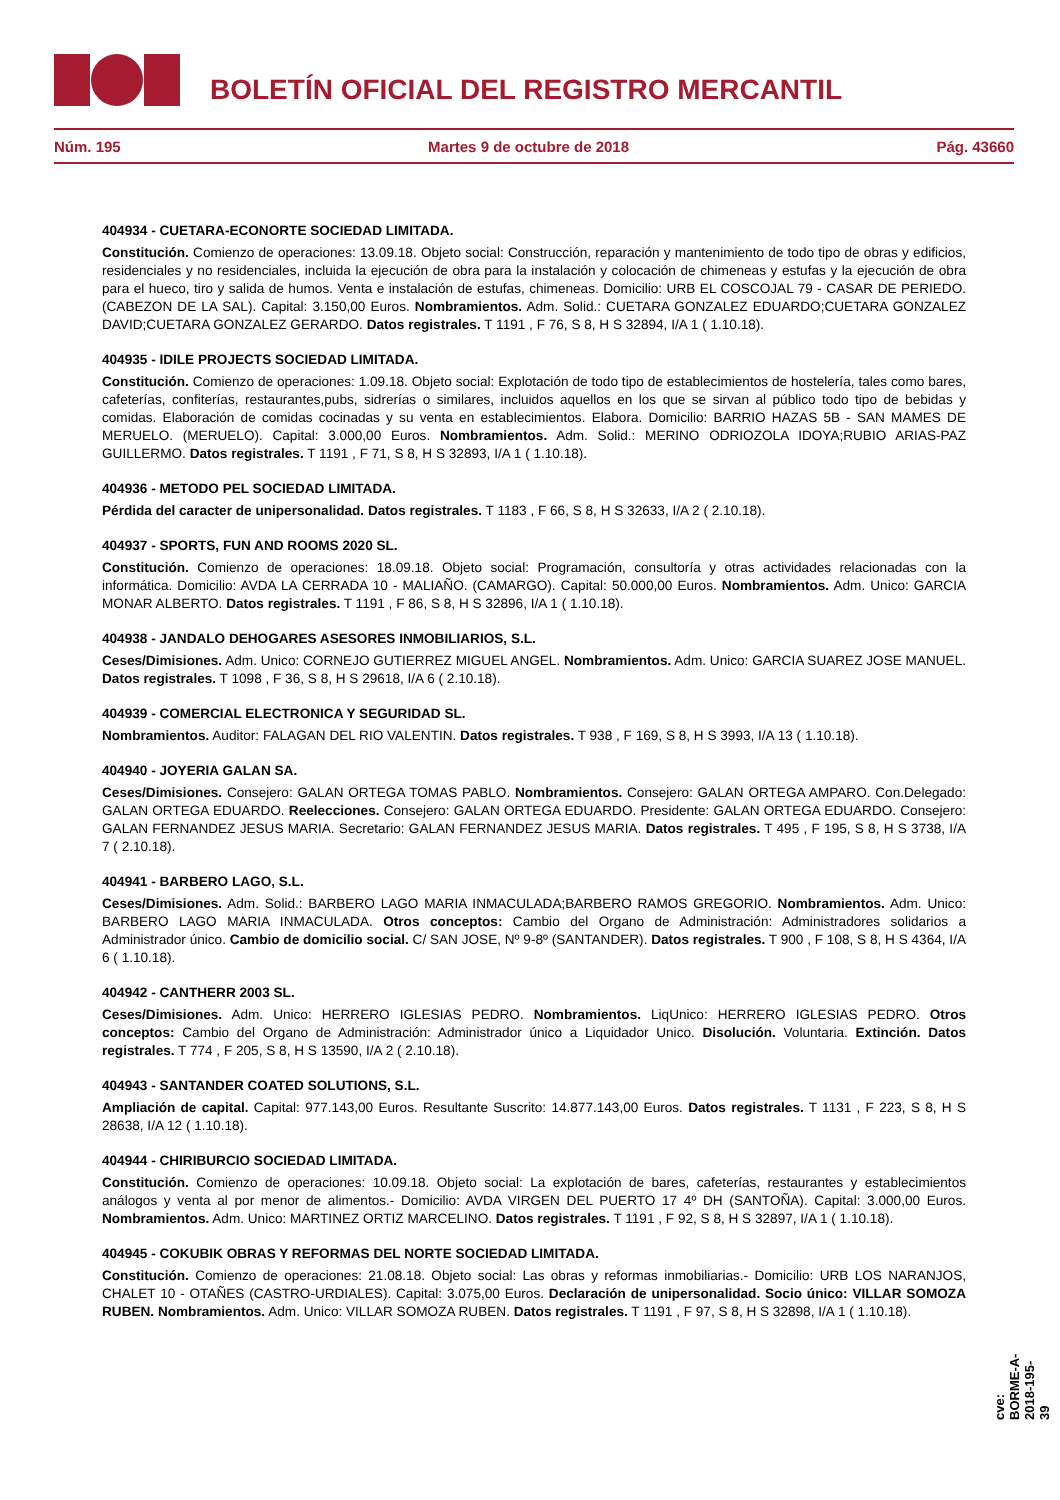BOLETÍN OFICIAL DEL REGISTRO MERCANTIL
Núm. 195 Martes 9 de octubre de 2018 Pág. 43660
404934 - CUETARA-ECONORTE SOCIEDAD LIMITADA.
Constitución. Comienzo de operaciones: 13.09.18. Objeto social: Construcción, reparación y mantenimiento de todo tipo de obras y edificios, residenciales y no residenciales, incluida la ejecución de obra para la instalación y colocación de chimeneas y estufas y la ejecución de obra para el hueco, tiro y salida de humos. Venta e instalación de estufas, chimeneas. Domicilio: URB EL COSCOJAL 79 - CASAR DE PERIEDO. (CABEZON DE LA SAL). Capital: 3.150,00 Euros. Nombramientos. Adm. Solid.: CUETARA GONZALEZ EDUARDO;CUETARA GONZALEZ DAVID;CUETARA GONZALEZ GERARDO. Datos registrales. T 1191 , F 76, S 8, H S 32894, I/A 1 ( 1.10.18).
404935 - IDILE PROJECTS SOCIEDAD LIMITADA.
Constitución. Comienzo de operaciones: 1.09.18. Objeto social: Explotación de todo tipo de establecimientos de hostelería, tales como bares, cafeterías, confiterías, restaurantes,pubs, sidrerías o similares, incluidos aquellos en los que se sirvan al público todo tipo de bebidas y comidas. Elaboración de comidas cocinadas y su venta en establecimientos. Elabora. Domicilio: BARRIO HAZAS 5B - SAN MAMES DE MERUELO. (MERUELO). Capital: 3.000,00 Euros. Nombramientos. Adm. Solid.: MERINO ODRIOZOLA IDOYA;RUBIO ARIAS-PAZ GUILLERMO. Datos registrales. T 1191 , F 71, S 8, H S 32893, I/A 1 ( 1.10.18).
404936 - METODO PEL SOCIEDAD LIMITADA.
Pérdida del caracter de unipersonalidad. Datos registrales. T 1183 , F 66, S 8, H S 32633, I/A 2 ( 2.10.18).
404937 - SPORTS, FUN AND ROOMS 2020 SL.
Constitución. Comienzo de operaciones: 18.09.18. Objeto social: Programación, consultoría y otras actividades relacionadas con la informática. Domicilio: AVDA LA CERRADA 10 - MALIAÑO. (CAMARGO). Capital: 50.000,00 Euros. Nombramientos. Adm. Unico: GARCIA MONAR ALBERTO. Datos registrales. T 1191 , F 86, S 8, H S 32896, I/A 1 ( 1.10.18).
404938 - JANDALO DEHOGARES ASESORES INMOBILIARIOS, S.L.
Ceses/Dimisiones. Adm. Unico: CORNEJO GUTIERREZ MIGUEL ANGEL. Nombramientos. Adm. Unico: GARCIA SUAREZ JOSE MANUEL. Datos registrales. T 1098 , F 36, S 8, H S 29618, I/A 6 ( 2.10.18).
404939 - COMERCIAL ELECTRONICA Y SEGURIDAD SL.
Nombramientos. Auditor: FALAGAN DEL RIO VALENTIN. Datos registrales. T 938 , F 169, S 8, H S 3993, I/A 13 ( 1.10.18).
404940 - JOYERIA GALAN SA.
Ceses/Dimisiones. Consejero: GALAN ORTEGA TOMAS PABLO. Nombramientos. Consejero: GALAN ORTEGA AMPARO. Con.Delegado: GALAN ORTEGA EDUARDO. Reelecciones. Consejero: GALAN ORTEGA EDUARDO. Presidente: GALAN ORTEGA EDUARDO. Consejero: GALAN FERNANDEZ JESUS MARIA. Secretario: GALAN FERNANDEZ JESUS MARIA. Datos registrales. T 495 , F 195, S 8, H S 3738, I/A 7 ( 2.10.18).
404941 - BARBERO LAGO, S.L.
Ceses/Dimisiones. Adm. Solid.: BARBERO LAGO MARIA INMACULADA;BARBERO RAMOS GREGORIO. Nombramientos. Adm. Unico: BARBERO LAGO MARIA INMACULADA. Otros conceptos: Cambio del Organo de Administración: Administradores solidarios a Administrador único. Cambio de domicilio social. C/ SAN JOSE, Nº 9-8º (SANTANDER). Datos registrales. T 900 , F 108, S 8, H S 4364, I/A 6 ( 1.10.18).
404942 - CANTHERR 2003 SL.
Ceses/Dimisiones. Adm. Unico: HERRERO IGLESIAS PEDRO. Nombramientos. LiqUnico: HERRERO IGLESIAS PEDRO. Otros conceptos: Cambio del Organo de Administración: Administrador único a Liquidador Unico. Disolución. Voluntaria. Extinción. Datos registrales. T 774 , F 205, S 8, H S 13590, I/A 2 ( 2.10.18).
404943 - SANTANDER COATED SOLUTIONS, S.L.
Ampliación de capital. Capital: 977.143,00 Euros. Resultante Suscrito: 14.877.143,00 Euros. Datos registrales. T 1131 , F 223, S 8, H S 28638, I/A 12 ( 1.10.18).
404944 - CHIRIBURCIO SOCIEDAD LIMITADA.
Constitución. Comienzo de operaciones: 10.09.18. Objeto social: La explotación de bares, cafeterías, restaurantes y establecimientos análogos y venta al por menor de alimentos.- Domicilio: AVDA VIRGEN DEL PUERTO 17 4º DH (SANTOÑA). Capital: 3.000,00 Euros. Nombramientos. Adm. Unico: MARTINEZ ORTIZ MARCELINO. Datos registrales. T 1191 , F 92, S 8, H S 32897, I/A 1 ( 1.10.18).
404945 - COKUBIK OBRAS Y REFORMAS DEL NORTE SOCIEDAD LIMITADA.
Constitución. Comienzo de operaciones: 21.08.18. Objeto social: Las obras y reformas inmobiliarias.- Domicilio: URB LOS NARANJOS, CHALET 10 - OTAÑES (CASTRO-URDIALES). Capital: 3.075,00 Euros. Declaración de unipersonalidad. Socio único: VILLAR SOMOZA RUBEN. Nombramientos. Adm. Unico: VILLAR SOMOZA RUBEN. Datos registrales. T 1191 , F 97, S 8, H S 32898, I/A 1 ( 1.10.18).
cve: BORME-A-2018-195-39